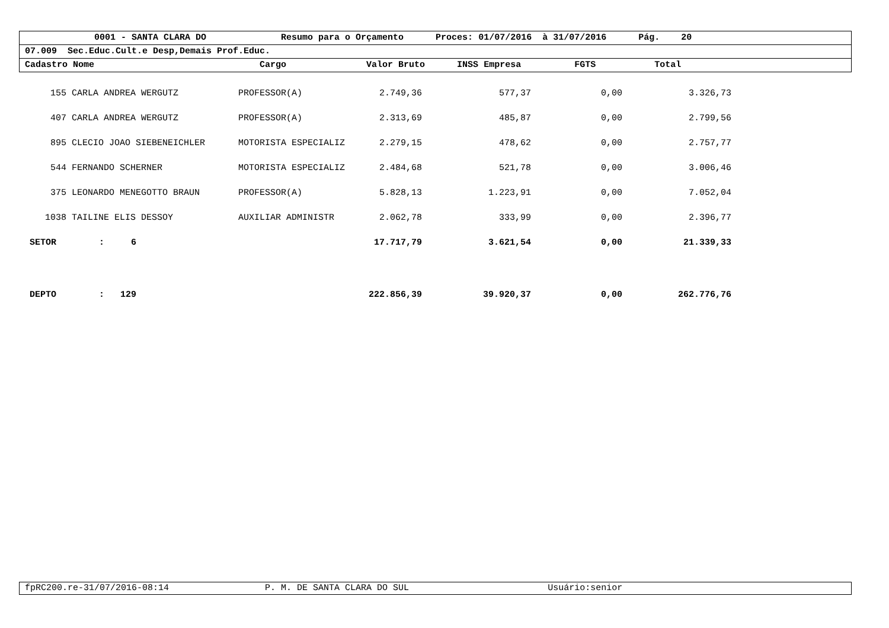0001 - SANTA CLARA DO Resumo para o Orçamento Proces: 01/07/2016 à 31/07/2016 Pág. 20
07.009 Sec.Educ.Cult.e Desp,Demais Prof.Educ.
Cadastro Nome Cargo Valor Bruto INSS Empresa FGTS Total
| 155 | CARLA ANDREA WERGUTZ | PROFESSOR(A) | 2.749,36 | 577,37 | 0,00 | 3.326,73 |
| 407 | CARLA ANDREA WERGUTZ | PROFESSOR(A) | 2.313,69 | 485,87 | 0,00 | 2.799,56 |
| 895 | CLECIO JOAO SIEBENEICHLER | MOTORISTA ESPECIALIZ | 2.279,15 | 478,62 | 0,00 | 2.757,77 |
| 544 | FERNANDO SCHERNER | MOTORISTA ESPECIALIZ | 2.484,68 | 521,78 | 0,00 | 3.006,46 |
| 375 | LEONARDO MENEGOTTO BRAUN | PROFESSOR(A) | 5.828,13 | 1.223,91 | 0,00 | 7.052,04 |
| 1038 | TAILINE ELIS DESSOY | AUXILIAR ADMINISTR | 2.062,78 | 333,99 | 0,00 | 2.396,77 |
| SETOR : 6 | | | 17.717,79 | 3.621,54 | 0,00 | 21.339,33 |
| DEPTO : 129 | | | 222.856,39 | 39.920,37 | 0,00 | 262.776,76 |
fpRC200.re-31/07/2016-08:14 P. M. DE SANTA CLARA DO SUL Usuário:senior